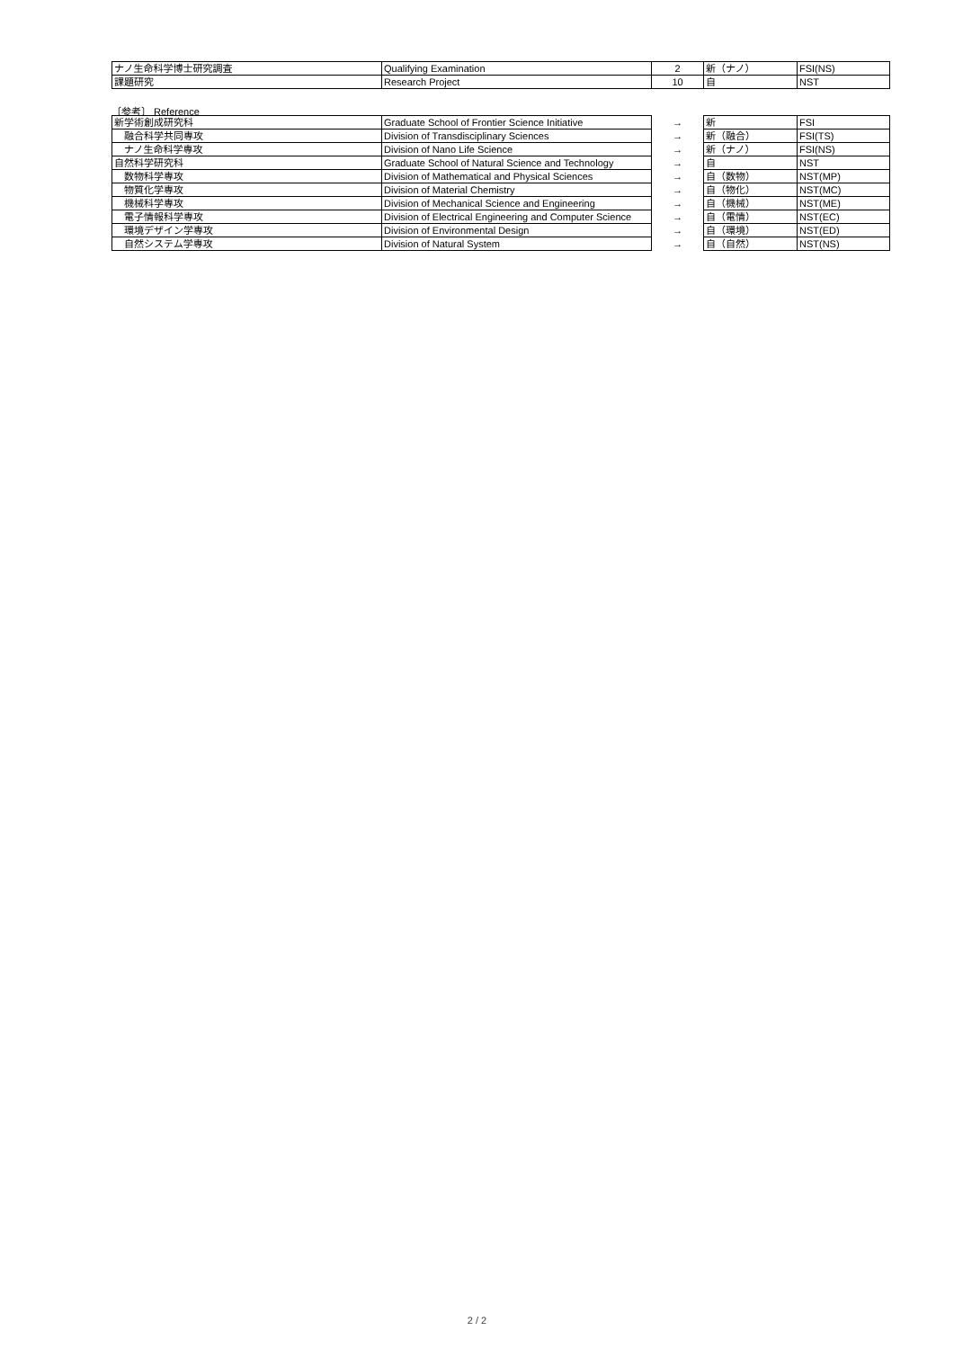| ナノ生命科学博士研究調査 | Qualifying Examination | 2 | 新（ナノ） | FSI(NS) |
| 課題研究 | Research Project | 10 | 自 | NST |
〔参考〕 Reference
| 新学術創成研究科 | Graduate School of Frontier Science Initiative | → | 新 | FSI |
| 融合科学共同専攻 | Division of Transdisciplinary Sciences | → | 新（融合） | FSI(TS) |
| ナノ生命科学専攻 | Division of Nano Life Science | → | 新（ナノ） | FSI(NS) |
| 自然科学研究科 | Graduate School of Natural Science and Technology | → | 自 | NST |
| 数物科学専攻 | Division of Mathematical and Physical Sciences | → | 自（数物） | NST(MP) |
| 物質化学専攻 | Division of Material Chemistry | → | 自（物化） | NST(MC) |
| 機械科学専攻 | Division of Mechanical Science and Engineering | → | 自（機械） | NST(ME) |
| 電子情報科学専攻 | Division of Electrical Engineering and Computer Science | → | 自（電情） | NST(EC) |
| 環境デザイン学専攻 | Division of Environmental Design | → | 自（環境） | NST(ED) |
| 自然システム学専攻 | Division of Natural System | → | 自（自然） | NST(NS) |
2 / 2